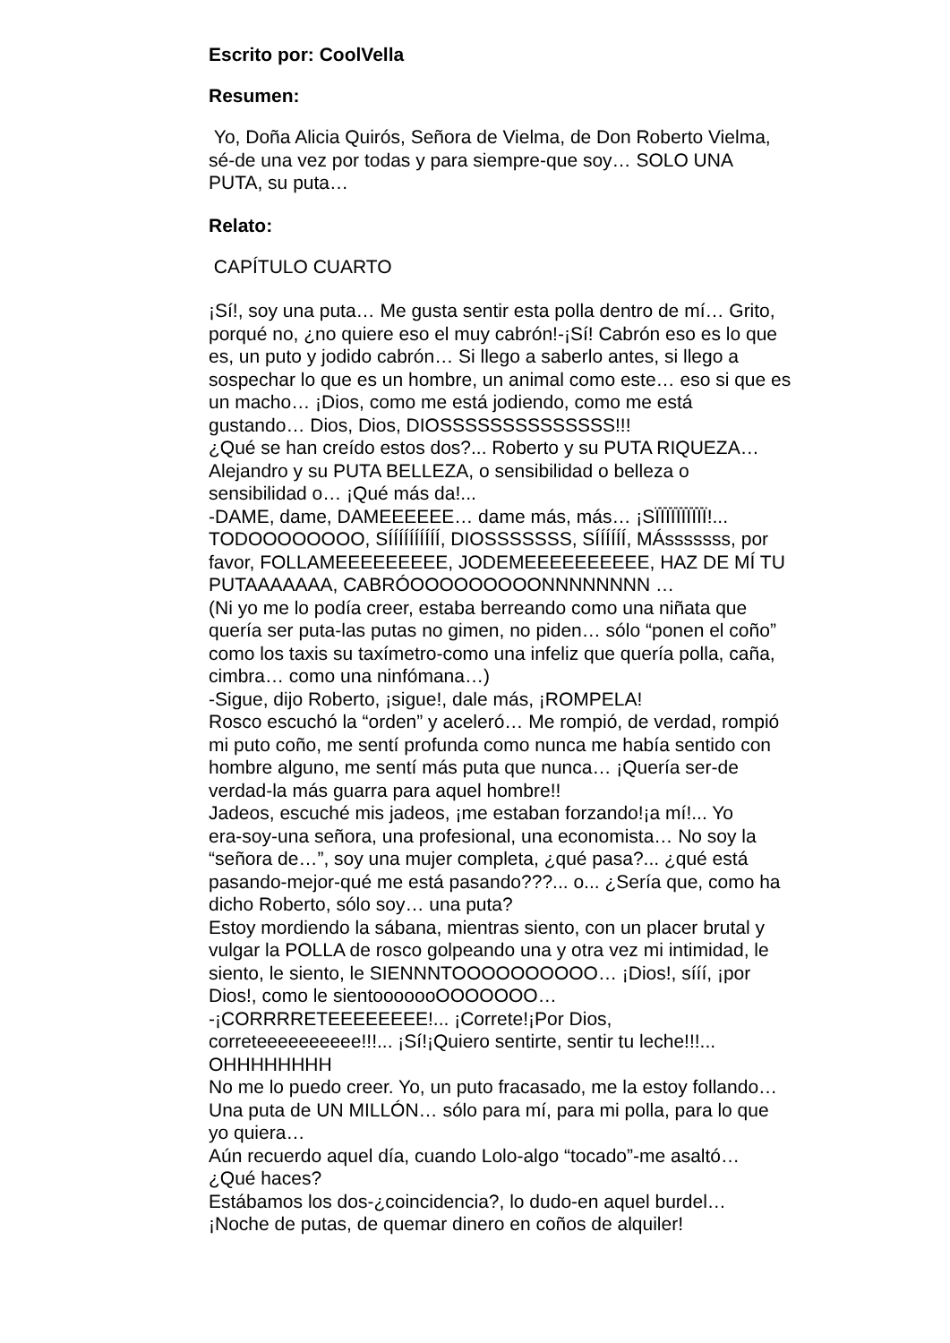Escrito por: CoolVella
Resumen:
Yo, Doña Alicia Quirós, Señora de Vielma, de Don Roberto Vielma,
sé-de una vez por todas y para siempre-que soy… SOLO UNA
PUTA, su puta…
Relato:
CAPÍTULO CUARTO
¡Sí!, soy una puta… Me gusta sentir esta polla dentro de mí… Grito,
porqué no, ¿no quiere eso el muy cabrón!-¡Sí! Cabrón eso es lo que
es, un puto y jodido cabrón… Si llego a saberlo antes, si llego a
sospechar lo que es un hombre, un animal como este… eso si que es
un macho… ¡Dios, como me está jodiendo, como me está
gustando… Dios, Dios, DIOSSSSSSSSSSSSSS!!!
¿Qué se han creído estos dos?... Roberto y su PUTA RIQUEZA…
Alejandro y su PUTA BELLEZA, o sensibilidad o belleza o
sensibilidad o… ¡Qué más da!...
-DAME, dame, DAMEEEEEE… dame más, más… ¡SÏÏÏÏÏÏÏÏÏÏ!...
TODOOOOOOOO, SÍÍÍÍÍÍÍÍÍÍ, DIOSSSSSSS, SÍÍÍÍÍÍ, MÁsssssss, por
favor, FOLLAMEEEEEEEEE, JODEMEEEEEEEEEE, HAZ DE MÍ TU
PUTAAAAAAA, CABRÓOOOOOOOOONNNNNNNN …
(Ni yo me lo podía creer, estaba berreando como una niñata que
quería ser puta-las putas no gimen, no piden… sólo “ponen el coño”
como los taxis su taxímetro-como una infeliz que quería polla, caña,
cimbra… como una ninfómana…)
-Sigue, dijo Roberto, ¡sigue!, dale más, ¡ROMPELA!
Rosco escuchó la “orden” y aceleró… Me rompió, de verdad, rompió
mi puto coño, me sentí profunda como nunca me había sentido con
hombre alguno, me sentí más puta que nunca… ¡Quería ser-de
verdad-la más guarra para aquel hombre!!
Jadeos, escuché mis jadeos, ¡me estaban forzando!¡a mí!... Yo
era-soy-una señora, una profesional, una economista… No soy la
“señora de…”, soy una mujer completa, ¿qué pasa?... ¿qué está
pasando-mejor-qué me está pasando???... o... ¿Sería que, como ha
dicho Roberto, sólo soy… una puta?
Estoy mordiendo la sábana, mientras siento, con un placer brutal y
vulgar la POLLA de rosco golpeando una y otra vez mi intimidad, le
siento, le siento, le SIENNNTOOOOOOOOOO… ¡Dios!, sííí, ¡por
Dios!, como le sientooooooOOOOOOO…
-¡CORRRRETEEEEEEEE!... ¡Correte!¡Por Dios,
correteeeeeeeeee!!!... ¡Sí!¡Quiero sentirte, sentir tu leche!!!...
OHHHHHHHH
No me lo puedo creer. Yo, un puto fracasado, me la estoy follando…
Una puta de UN MILLÓN… sólo para mí, para mi polla, para lo que
yo quiera…
Aún recuerdo aquel día, cuando Lolo-algo “tocado”-me asaltó…
¿Qué haces?
Estábamos los dos-¿coincidencia?, lo dudo-en aquel burdel…
¡Noche de putas, de quemar dinero en coños de alquiler!